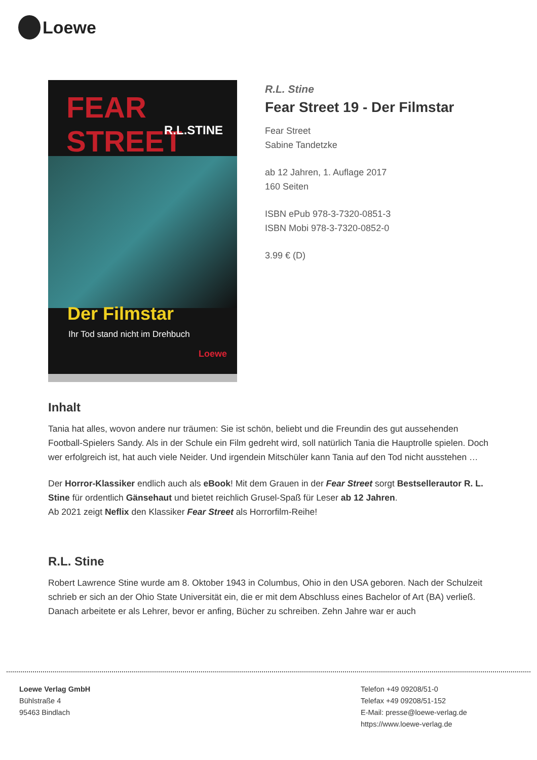Loewe
FEAR STREET
R.L.STINE
Der Filmstar
Ihr Tod stand nicht im Drehbuch
Loewe
R.L. Stine
Fear Street 19 - Der Filmstar
Fear Street
Sabine Tandetzke
ab 12 Jahren, 1. Auflage 2017
160 Seiten
ISBN ePub 978-3-7320-0851-3
ISBN Mobi 978-3-7320-0852-0
3.99 € (D)
Inhalt
Tania hat alles, wovon andere nur träumen: Sie ist schön, beliebt und die Freundin des gut aussehenden Football-Spielers Sandy. Als in der Schule ein Film gedreht wird, soll natürlich Tania die Hauptrolle spielen. Doch wer erfolgreich ist, hat auch viele Neider. Und irgendein Mitschüler kann Tania auf den Tod nicht ausstehen …
Der Horror-Klassiker endlich auch als eBook! Mit dem Grauen in der Fear Street sorgt Bestsellerautor R. L. Stine für ordentlich Gänsehaut und bietet reichlich Grusel-Spaß für Leser ab 12 Jahren.
Ab 2021 zeigt Neflix den Klassiker Fear Street als Horrorfilm-Reihe!
R.L. Stine
Robert Lawrence Stine wurde am 8. Oktober 1943 in Columbus, Ohio in den USA geboren. Nach der Schulzeit schrieb er sich an der Ohio State Universität ein, die er mit dem Abschluss eines Bachelor of Art (BA) verließ. Danach arbeitete er als Lehrer, bevor er anfing, Bücher zu schreiben. Zehn Jahre war er auch
Loewe Verlag GmbH
Bühlstraße 4
95463 Bindlach
Telefon +49 09208/51-0
Telefax +49 09208/51-152
E-Mail: presse@loewe-verlag.de
https://www.loewe-verlag.de